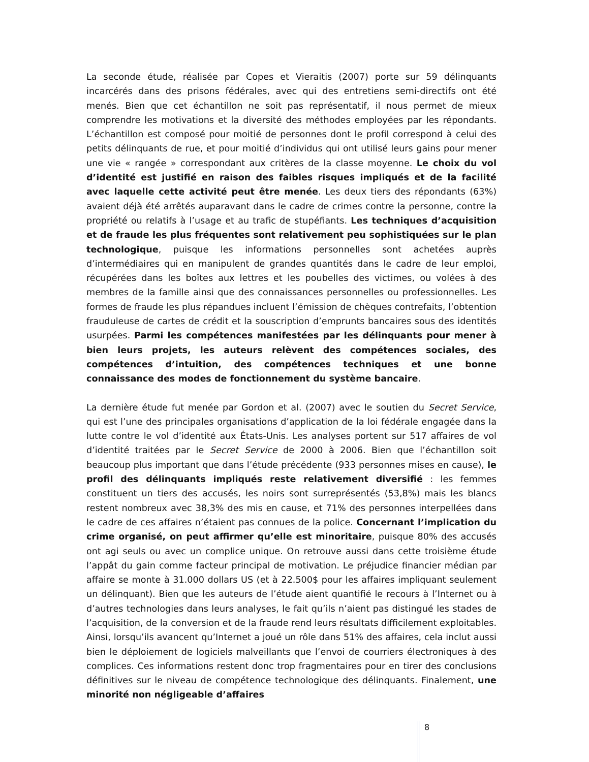La seconde étude, réalisée par Copes et Vieraitis (2007) porte sur 59 délinquants incarcérés dans des prisons fédérales, avec qui des entretiens semi-directifs ont été menés. Bien que cet échantillon ne soit pas représentatif, il nous permet de mieux comprendre les motivations et la diversité des méthodes employées par les répondants. L’échantillon est composé pour moitié de personnes dont le profil correspond à celui des petits délinquants de rue, et pour moitié d’individus qui ont utilisé leurs gains pour mener une vie « rangée » correspondant aux critères de la classe moyenne. Le choix du vol d’identité est justifié en raison des faibles risques impliqués et de la facilité avec laquelle cette activité peut être menée. Les deux tiers des répondants (63%) avaient déjà été arrêtés auparavant dans le cadre de crimes contre la personne, contre la propriété ou relatifs à l’usage et au trafic de stupéfiants. Les techniques d’acquisition et de fraude les plus fréquentes sont relativement peu sophistiquées sur le plan technologique, puisque les informations personnelles sont achetées auprès d’intermédiaires qui en manipulent de grandes quantités dans le cadre de leur emploi, récupérées dans les boîtes aux lettres et les poubelles des victimes, ou volées à des membres de la famille ainsi que des connaissances personnelles ou professionnelles. Les formes de fraude les plus répandues incluent l’émission de chèques contrefaits, l’obtention frauduleuse de cartes de crédit et la souscription d’emprunts bancaires sous des identités usurpées. Parmi les compétences manifestées par les délinquants pour mener à bien leurs projets, les auteurs relèvent des compétences sociales, des compétences d’intuition, des compétences techniques et une bonne connaissance des modes de fonctionnement du système bancaire.
La dernière étude fut menée par Gordon et al. (2007) avec le soutien du Secret Service, qui est l’une des principales organisations d’application de la loi fédérale engagée dans la lutte contre le vol d’identité aux États-Unis. Les analyses portent sur 517 affaires de vol d’identité traitées par le Secret Service de 2000 à 2006. Bien que l’échantillon soit beaucoup plus important que dans l’étude précédente (933 personnes mises en cause), le profil des délinquants impliqués reste relativement diversifié : les femmes constituent un tiers des accusés, les noirs sont surreprésentés (53,8%) mais les blancs restent nombreux avec 38,3% des mis en cause, et 71% des personnes interpellées dans le cadre de ces affaires n’étaient pas connues de la police. Concernant l’implication du crime organisé, on peut affirmer qu’elle est minoritaire, puisque 80% des accusés ont agi seuls ou avec un complice unique. On retrouve aussi dans cette troisième étude l’appât du gain comme facteur principal de motivation. Le préjudice financier médian par affaire se monte à 31.000 dollars US (et à 22.500$ pour les affaires impliquant seulement un délinquant). Bien que les auteurs de l’étude aient quantifié le recours à l’Internet ou à d’autres technologies dans leurs analyses, le fait qu’ils n’aient pas distingué les stades de l’acquisition, de la conversion et de la fraude rend leurs résultats difficilement exploitables. Ainsi, lorsqu’ils avancent qu’Internet a joué un rôle dans 51% des affaires, cela inclut aussi bien le déploiement de logiciels malveillants que l’envoi de courriers électroniques à des complices. Ces informations restent donc trop fragmentaires pour en tirer des conclusions définitives sur le niveau de compétence technologique des délinquants. Finalement, une minorité non négligeable d’affaires
8